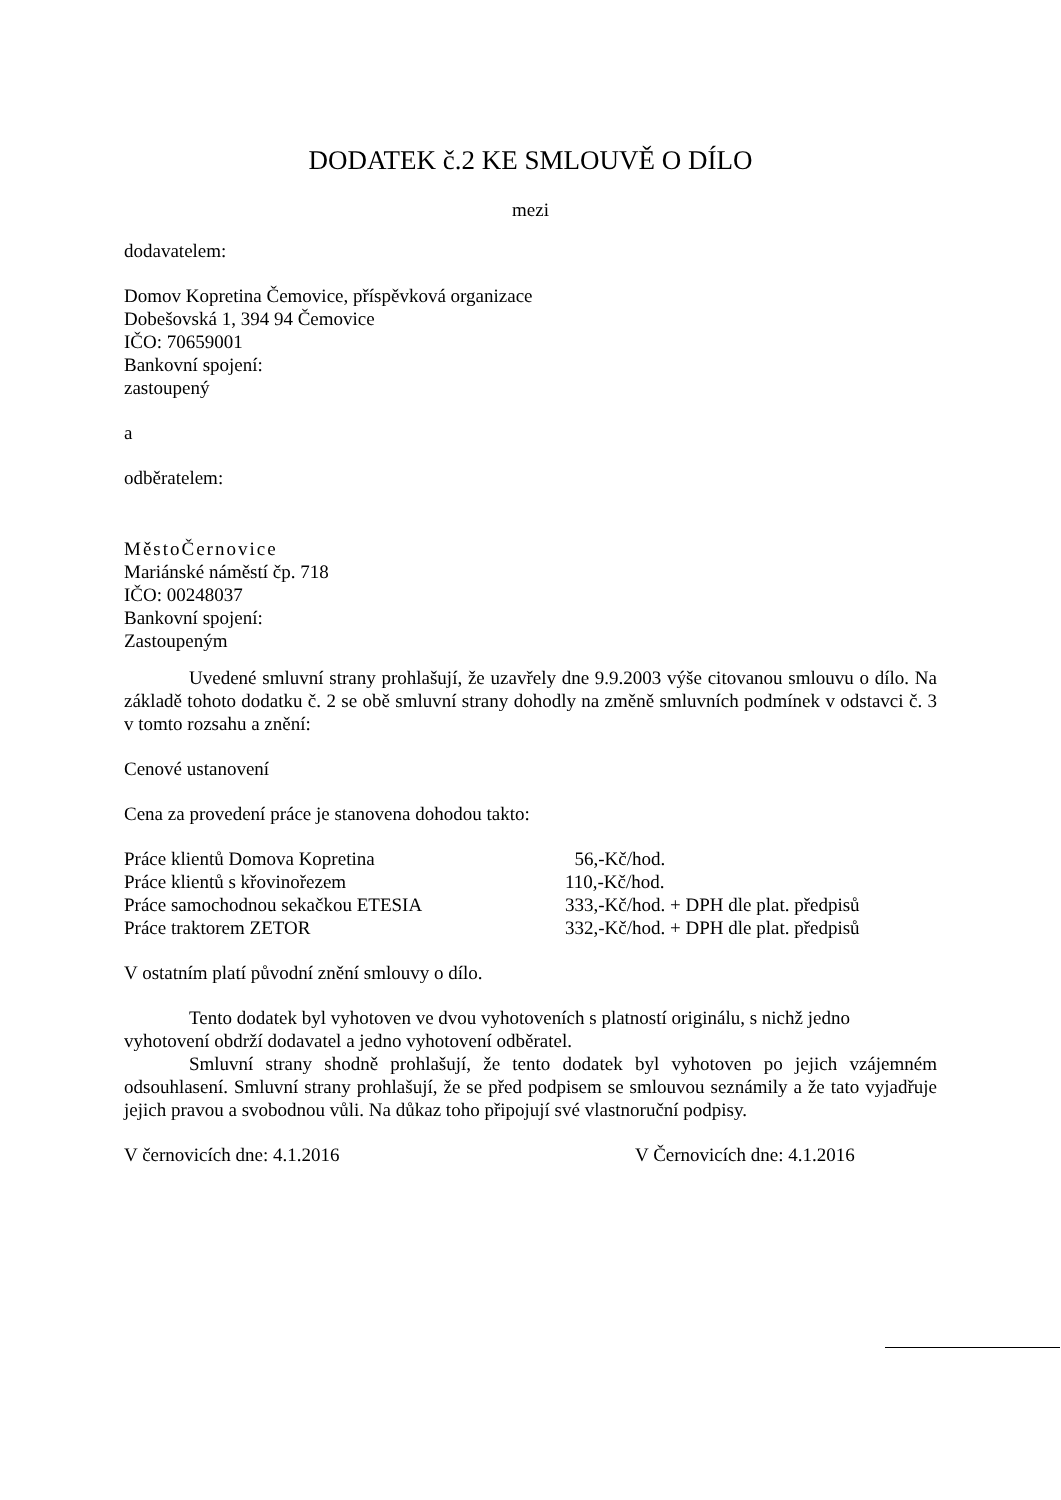DODATEK č.2 KE SMLOUVĚ O DÍLO
mezi
dodavatelem:
Domov Kopretina Čemovice, příspěvková organizace
Dobešovská 1, 394 94 Čemovice
IČO: 70659001
Bankovní spojení:
zastoupený
a
odběratelem:
MěstoČernovice
Mariánské náměstí čp. 718
IČO: 00248037
Bankovní spojení:
Zastoupeným
Uvedené smluvní strany prohlašují, že uzavřely dne 9.9.2003 výše citovanou smlouvu o dílo. Na základě tohoto dodatku č. 2 se obě smluvní strany dohodly na změně smluvních podmínek v odstavci č. 3 v tomto rozsahu a znění:
Cenové ustanovení
Cena za provedení práce je stanovena dohodou takto:
| Práce klientů Domova Kopretina | 56,-Kč/hod. |
| Práce klientů s křovinořezem | 110,-Kč/hod. |
| Práce samochodnou sekačkou ETESIA | 333,-Kč/hod. + DPH dle plat. předpisů |
| Práce traktorem ZETOR | 332,-Kč/hod. + DPH dle plat. předpisů |
V ostatním platí původní znění smlouvy o dílo.
Tento dodatek byl vyhotoven ve dvou vyhotoveních s platností originálu, s nichž jedno vyhotovení obdrží dodavatel a jedno vyhotovení odběratel.
Smluvní strany shodně prohlašují, že tento dodatek byl vyhotoven po jejich vzájemném odsouhlasení. Smluvní strany prohlašují, že se před podpisem se smlouvou seznámily a že tato vyjadřuje jejich pravou a svobodnou vůli. Na důkaz toho připojují své vlastnoruční podpisy.
| V černovicích dne: 4.1.2016 | V Černovicích dne: 4.1.2016 |